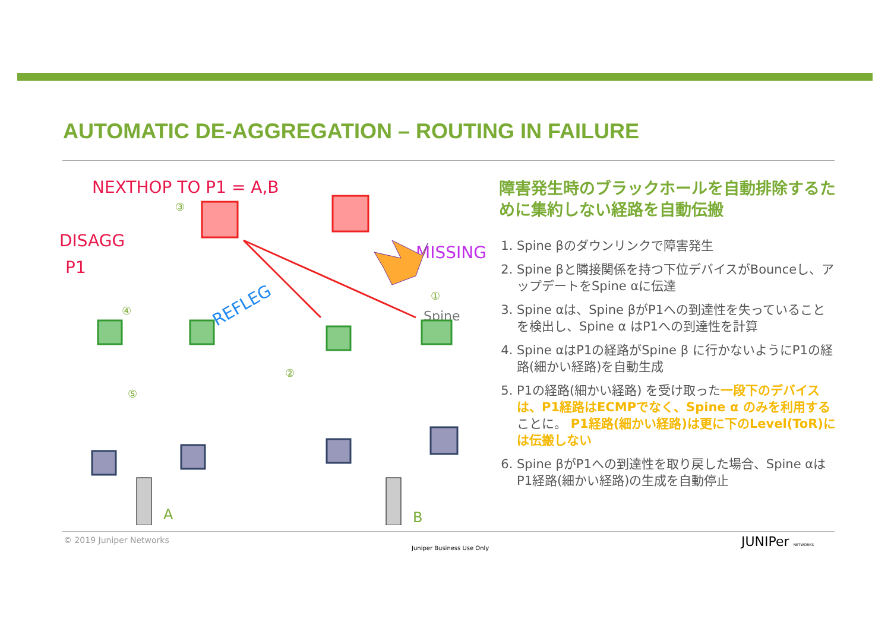AUTOMATIC DE-AGGREGATION – ROUTING IN FAILURE
NEXTHOP TO P1 = A,B
DISAGG
P1
MISSING
REFLEG
Spine
A
B
③
④
⑤
②
①
障害発生時のブラックホールを自動排除するために集約しない経路を自動伝搬
1. Spine βのダウンリンクで障害発生
2. Spine βと隣接関係を持つ下位デバイスがBounceし、アップデートをSpine αに伝達
3. Spine αは、Spine βがP1への到達性を失っていることを検出し、Spine α はP1への到達性を計算
4. Spine αはP1の経路がSpine β に行かないようにP1の経路(細かい経路)を自動生成
5. P1の経路(細かい経路) を受け取った一段下のデバイスは、P1経路はECMPでなく、Spine α のみを利用することに。 P1経路(細かい経路)は更に下のLevel(ToR)には伝搬しない
6. Spine βがP1への到達性を取り戻した場合、Spine αはP1経路(細かい経路)の生成を自動停止
© 2019 Juniper Networks
Juniper Business Use Only JUNIPer NETWORKS